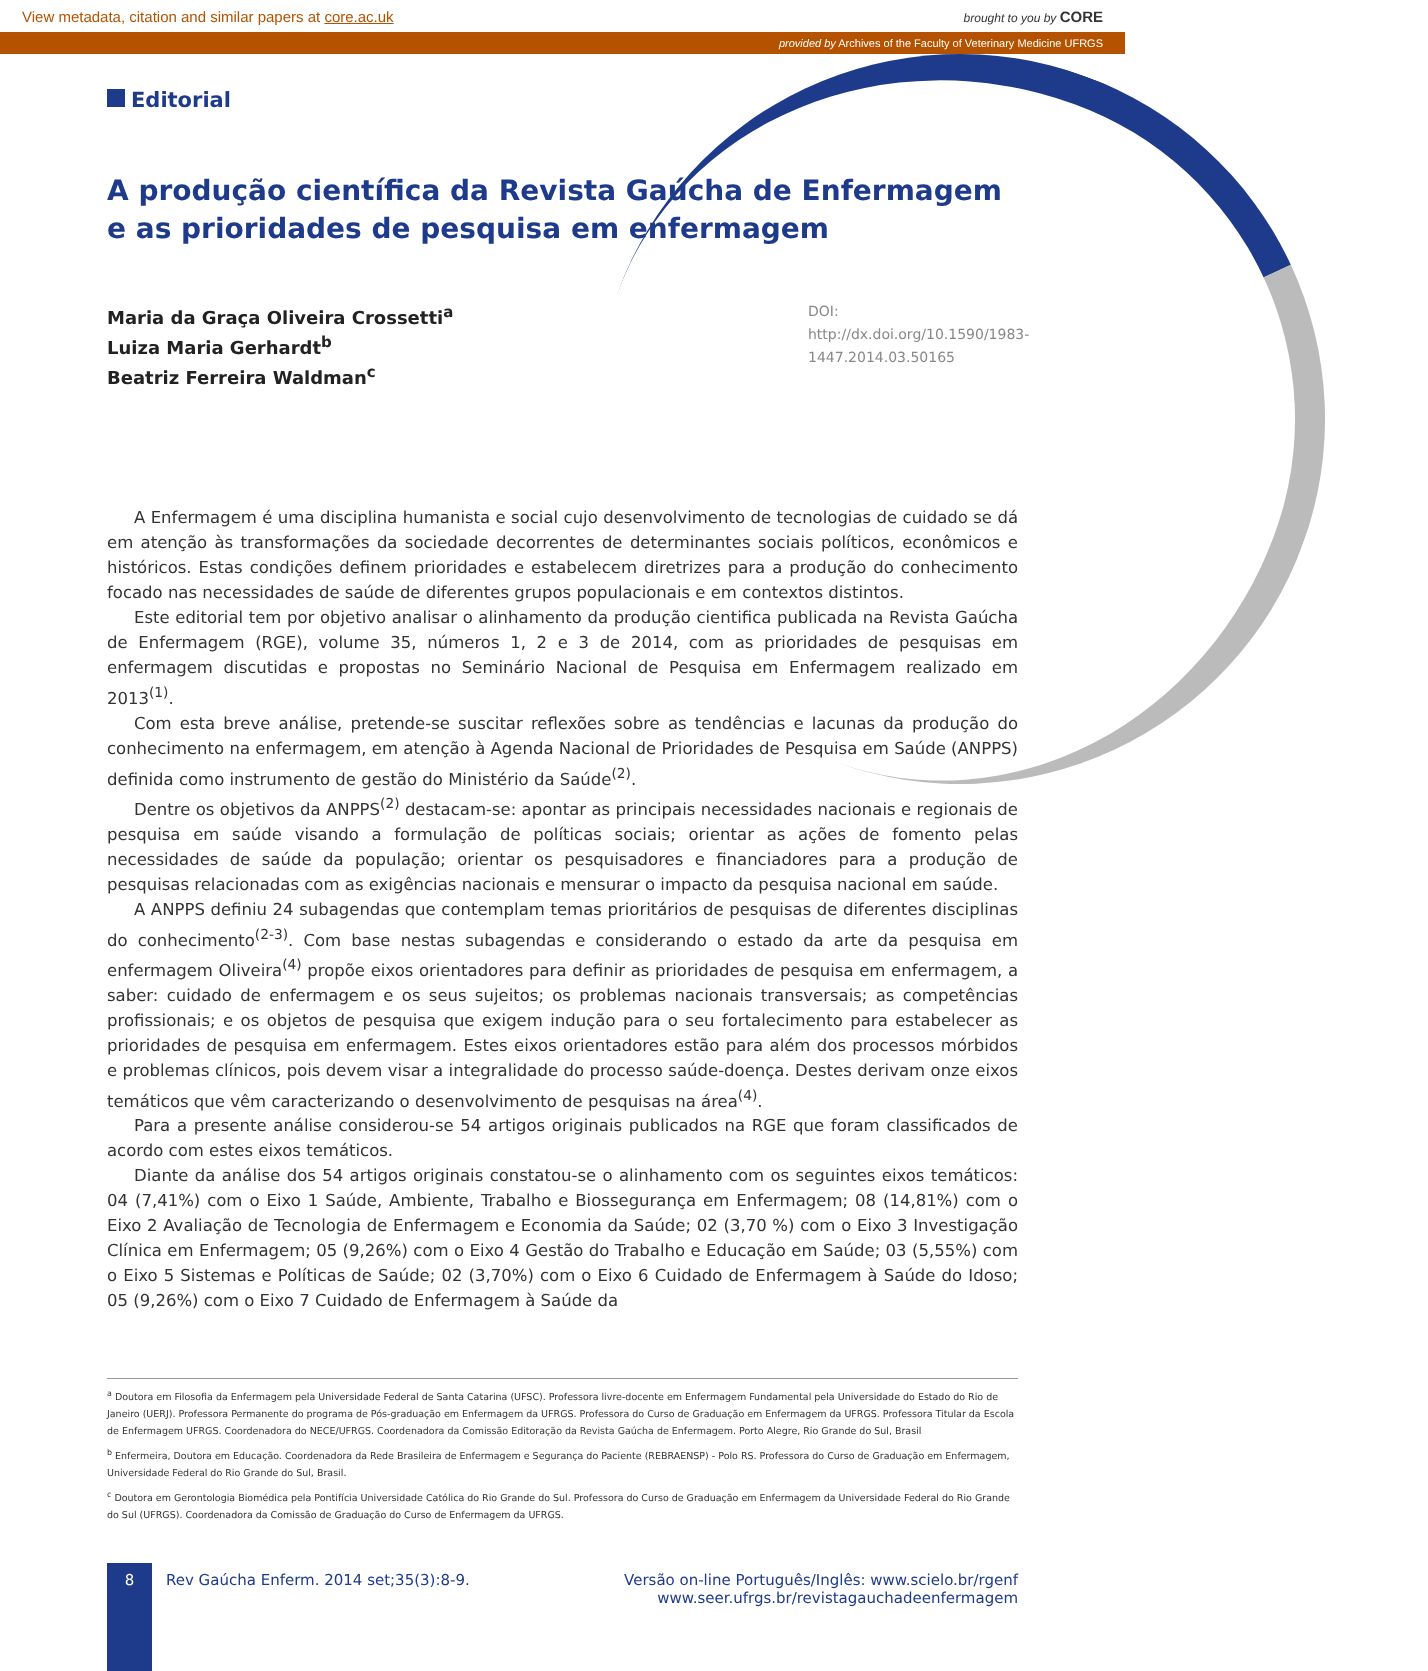View metadata, citation and similar papers at core.ac.uk brought to you by CORE
provided by Archives of the Faculty of Veterinary Medicine UFRGS
Editorial
A produção científica da Revista Gaúcha de Enfermagem
e as prioridades de pesquisa em enfermagem
Maria da Graça Oliveira Crossetti<sup>a</sup>
Luiza Maria Gerhardt<sup>b</sup>
Beatriz Ferreira Waldman<sup>c</sup>
DOI: http://dx.doi.org/10.1590/1983-1447.2014.03.50165
A Enfermagem é uma disciplina humanista e social cujo desenvolvimento de tecnologias de cuidado se dá em atenção às transformações da sociedade decorrentes de determinantes sociais políticos, econômicos e históricos. Estas condições definem prioridades e estabelecem diretrizes para a produção do conhecimento focado nas necessidades de saúde de diferentes grupos populacionais e em contextos distintos.
Este editorial tem por objetivo analisar o alinhamento da produção cientifica publicada na Revista Gaúcha de Enfermagem (RGE), volume 35, números 1, 2 e 3 de 2014, com as prioridades de pesquisas em enfermagem discutidas e propostas no Seminário Nacional de Pesquisa em Enfermagem realizado em 2013<sup>(1)</sup>.
Com esta breve análise, pretende-se suscitar reflexões sobre as tendências e lacunas da produção do conhecimento na enfermagem, em atenção à Agenda Nacional de Prioridades de Pesquisa em Saúde (ANPPS) definida como instrumento de gestão do Ministério da Saúde<sup>(2)</sup>.
Dentre os objetivos da ANPPS<sup>(2)</sup> destacam-se: apontar as principais necessidades nacionais e regionais de pesquisa em saúde visando a formulação de políticas sociais; orientar as ações de fomento pelas necessidades de saúde da população; orientar os pesquisadores e financiadores para a produção de pesquisas relacionadas com as exigências nacionais e mensurar o impacto da pesquisa nacional em saúde.
A ANPPS definiu 24 subagendas que contemplam temas prioritários de pesquisas de diferentes disciplinas do conhecimento<sup>(2-3)</sup>. Com base nestas subagendas e considerando o estado da arte da pesquisa em enfermagem Oliveira<sup>(4)</sup> propõe eixos orientadores para definir as prioridades de pesquisa em enfermagem, a saber: cuidado de enfermagem e os seus sujeitos; os problemas nacionais transversais; as competências profissionais; e os objetos de pesquisa que exigem indução para o seu fortalecimento para estabelecer as prioridades de pesquisa em enfermagem. Estes eixos orientadores estão para além dos processos mórbidos e problemas clínicos, pois devem visar a integralidade do processo saúde-doença. Destes derivam onze eixos temáticos que vêm caracterizando o desenvolvimento de pesquisas na área<sup>(4)</sup>.
Para a presente análise considerou-se 54 artigos originais publicados na RGE que foram classificados de acordo com estes eixos temáticos.
Diante da análise dos 54 artigos originais constatou-se o alinhamento com os seguintes eixos temáticos: 04 (7,41%) com o Eixo 1 Saúde, Ambiente, Trabalho e Biossegurança em Enfermagem; 08 (14,81%) com o Eixo 2 Avaliação de Tecnologia de Enfermagem e Economia da Saúde; 02 (3,70 %) com o Eixo 3 Investigação Clínica em Enfermagem; 05 (9,26%) com o Eixo 4 Gestão do Trabalho e Educação em Saúde; 03 (5,55%) com o Eixo 5 Sistemas e Políticas de Saúde; 02 (3,70%) com o Eixo 6 Cuidado de Enfermagem à Saúde do Idoso; 05 (9,26%) com o Eixo 7 Cuidado de Enfermagem à Saúde da
<sup>a</sup> Doutora em Filosofia da Enfermagem pela Universidade Federal de Santa Catarina (UFSC). Professora livre-docente em Enfermagem Fundamental pela Universidade do Estado do Rio de Janeiro (UERJ). Professora Permanente do programa de Pós-graduação em Enfermagem da UFRGS. Professora do Curso de Graduação em Enfermagem da UFRGS. Professora Titular da Escola de Enfermagem UFRGS. Coordenadora do NECE/UFRGS. Coordenadora da Comissão Editoração da Revista Gaúcha de Enfermagem. Porto Alegre, Rio Grande do Sul, Brasil
<sup>b</sup> Enfermeira, Doutora em Educação. Coordenadora da Rede Brasileira de Enfermagem e Segurança do Paciente (REBRAENSP) - Polo RS. Professora do Curso de Graduação em Enfermagem, Universidade Federal do Rio Grande do Sul, Brasil.
<sup>c</sup> Doutora em Gerontologia Biomédica pela Pontifícia Universidade Católica do Rio Grande do Sul. Professora do Curso de Graduação em Enfermagem da Universidade Federal do Rio Grande do Sul (UFRGS). Coordenadora da Comissão de Graduação do Curso de Enfermagem da UFRGS.
8
Rev Gaúcha Enferm. 2014 set;35(3):8-9.
Versão on-line Português/Inglês: www.scielo.br/rgenf
www.seer.ufrgs.br/revistagauchadeenfermagem